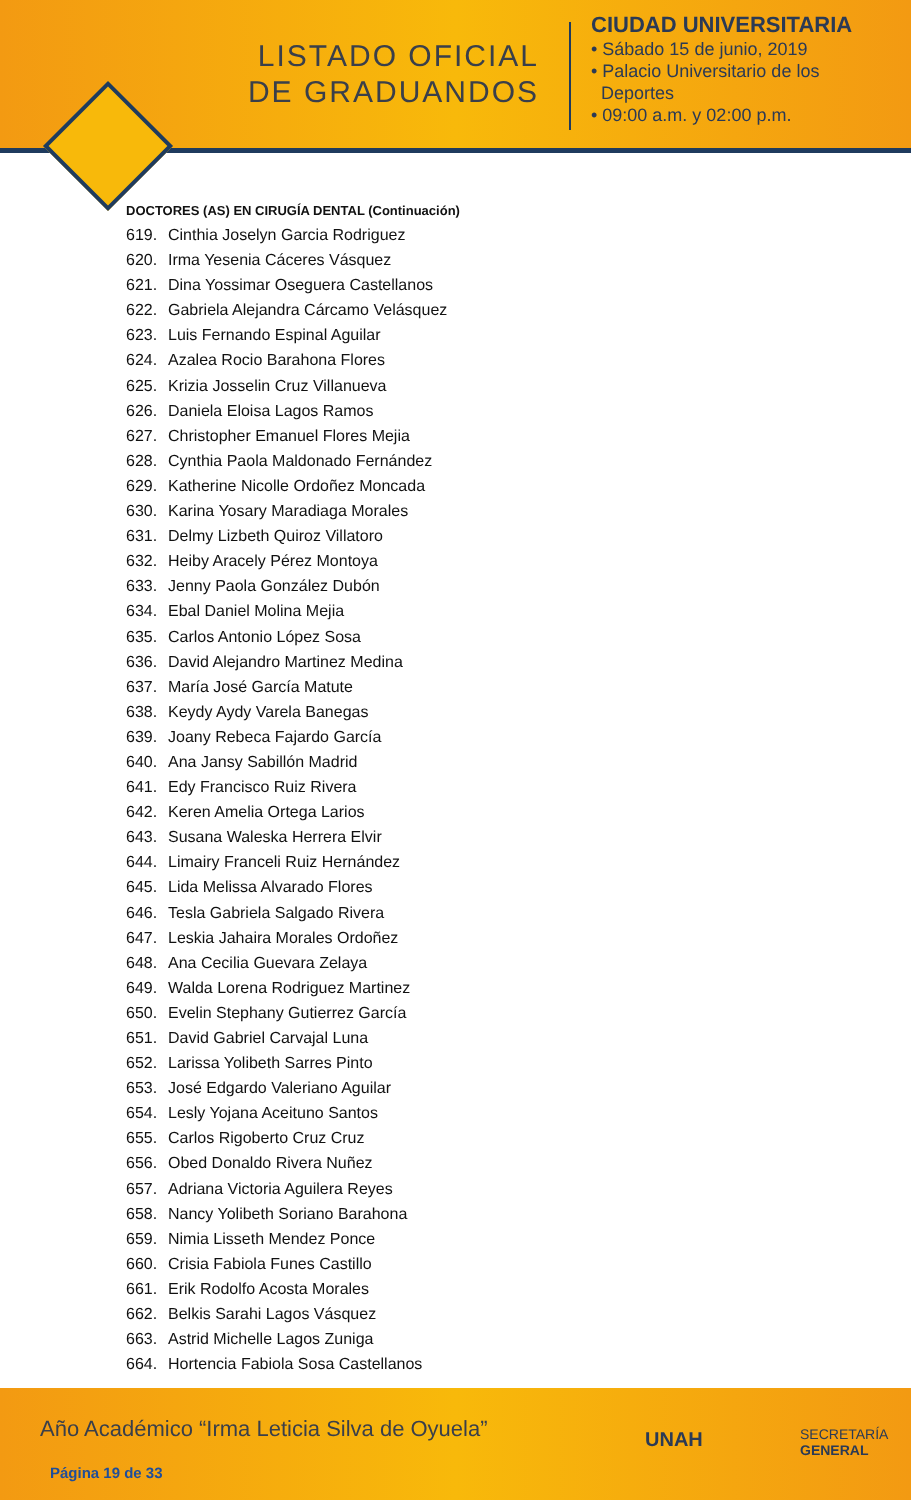LISTADO OFICIAL DE GRADUANDOS
CIUDAD UNIVERSITARIA
• Sábado 15 de junio, 2019
• Palacio Universitario de los
Deportes
• 09:00 a.m. y 02:00 p.m.
DOCTORES (AS) EN CIRUGÍA DENTAL (Continuación)
619. Cinthia Joselyn Garcia Rodriguez
620. Irma Yesenia Cáceres Vásquez
621. Dina Yossimar Oseguera Castellanos
622. Gabriela Alejandra Cárcamo Velásquez
623. Luis Fernando Espinal Aguilar
624. Azalea Rocio Barahona Flores
625. Krizia Josselin Cruz Villanueva
626. Daniela Eloisa Lagos Ramos
627. Christopher Emanuel Flores Mejia
628. Cynthia Paola Maldonado Fernández
629. Katherine Nicolle Ordoñez Moncada
630. Karina Yosary Maradiaga Morales
631. Delmy Lizbeth Quiroz Villatoro
632. Heiby Aracely Pérez Montoya
633. Jenny Paola González Dubón
634. Ebal Daniel Molina Mejia
635. Carlos Antonio López Sosa
636. David Alejandro Martinez Medina
637. María José García Matute
638. Keydy Aydy Varela Banegas
639. Joany Rebeca Fajardo García
640. Ana Jansy Sabillón Madrid
641. Edy Francisco Ruiz Rivera
642. Keren Amelia Ortega Larios
643. Susana Waleska Herrera Elvir
644. Limairy Franceli Ruiz Hernández
645. Lida Melissa Alvarado Flores
646. Tesla Gabriela Salgado Rivera
647. Leskia Jahaira Morales Ordoñez
648. Ana Cecilia Guevara Zelaya
649. Walda Lorena Rodriguez Martinez
650. Evelin Stephany Gutierrez García
651. David Gabriel Carvajal Luna
652. Larissa Yolibeth Sarres Pinto
653. José Edgardo Valeriano Aguilar
654. Lesly Yojana Aceituno Santos
655. Carlos Rigoberto Cruz Cruz
656. Obed Donaldo Rivera Nuñez
657. Adriana Victoria Aguilera Reyes
658. Nancy Yolibeth Soriano Barahona
659. Nimia Lisseth Mendez Ponce
660. Crisia Fabiola Funes Castillo
661. Erik Rodolfo Acosta Morales
662. Belkis Sarahi Lagos Vásquez
663. Astrid Michelle Lagos Zuniga
664. Hortencia Fabiola Sosa Castellanos
Año Académico “Irma Leticia Silva de Oyuela”
Página 19 de 33
UNAH
SECRETARÍA
GENERAL